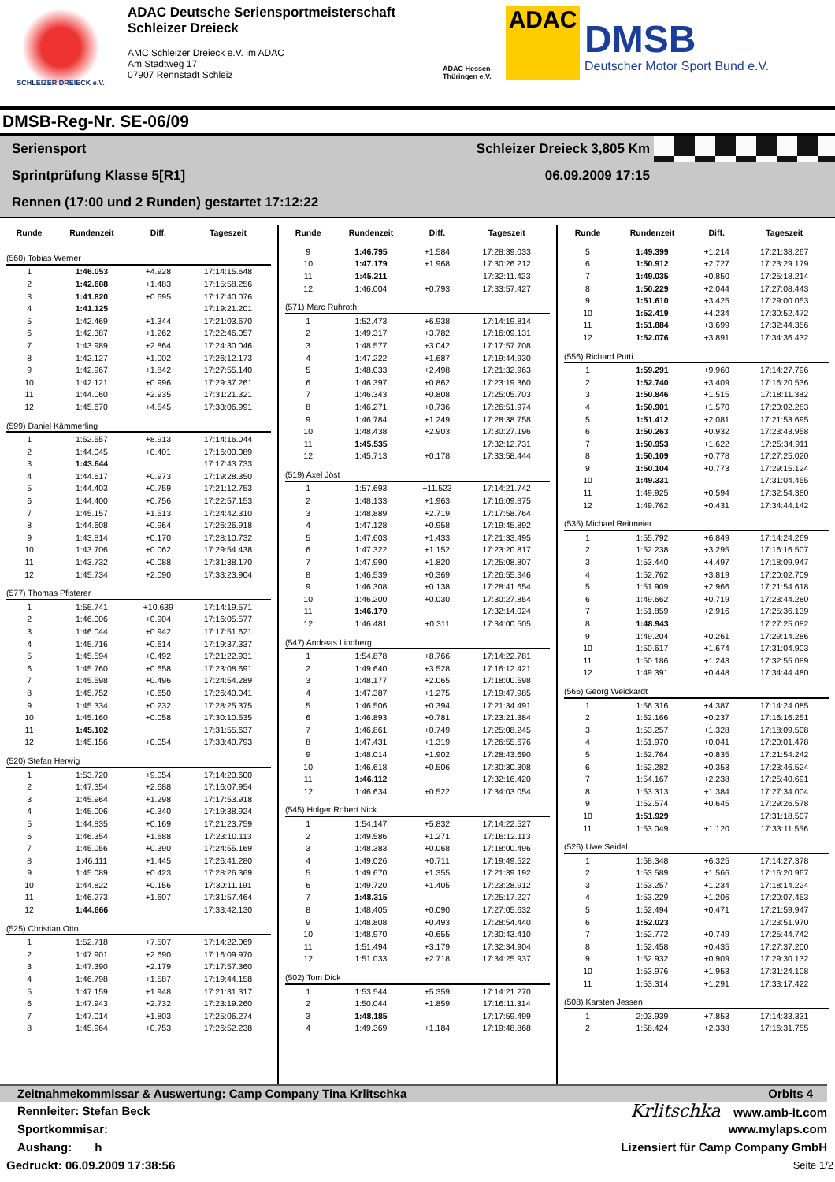SCHLEIZER DREIECK e.V.
ADAC Deutsche Seriensportmeisterschaft
Schleizer Dreieck
AMC Schleizer Dreieck e.V. im ADAC
Am Stadtweg 17
07907 Rennstadt Schleiz
ADAC Hessen-Thüringen e.V.
ADAC
DMSB
Deutscher Motor Sport Bund e.V.
DMSB-Reg-Nr. SE-06/09
Seriensport Schleizer Dreieck 3,805 Km
Sprintprüfung Klasse 5[R1] 06.09.2009 17:15
Rennen (17:00 und 2 Runden) gestartet 17:12:22
| Runde | Rundenzeit | Diff. | Tageszeit |
| --- | --- | --- | --- |
| (560) Tobias Werner | | | |
| 1 | 1:46.053 | +4.928 | 17:14:15.648 |
| 2 | 1:42.608 | +1.483 | 17:15:58.256 |
| 3 | 1:41.820 | +0.695 | 17:17:40.076 |
| 4 | 1:41.125 | | 17:19:21.201 |
| 5 | 1:42.469 | +1.344 | 17:21:03.670 |
| 6 | 1:42.387 | +1.262 | 17:22:46.057 |
| 7 | 1:43.989 | +2.864 | 17:24:30.046 |
| 8 | 1:42.127 | +1.002 | 17:26:12.173 |
| 9 | 1:42.967 | +1.842 | 17:27:55.140 |
| 10 | 1:42.121 | +0.996 | 17:29:37.261 |
| 11 | 1:44.060 | +2.935 | 17:31:21.321 |
| 12 | 1:45.670 | +4.545 | 17:33:06.991 |
| (599) Daniel Kämmerling | | | |
| 1 | 1:52.557 | +8.913 | 17:14:16.044 |
| 2 | 1:44.045 | +0.401 | 17:16:00.089 |
| 3 | 1:43.644 | | 17:17:43.733 |
| 4 | 1:44.617 | +0.973 | 17:19:28.350 |
| 5 | 1:44.403 | +0.759 | 17:21:12.753 |
| 6 | 1:44.400 | +0.756 | 17:22:57.153 |
| 7 | 1:45.157 | +1.513 | 17:24:42.310 |
| 8 | 1:44.608 | +0.964 | 17:26:26.918 |
| 9 | 1:43.814 | +0.170 | 17:28:10.732 |
| 10 | 1:43.706 | +0.062 | 17:29:54.438 |
| 11 | 1:43.732 | +0.088 | 17:31:38.170 |
| 12 | 1:45.734 | +2.090 | 17:33:23.904 |
| (577) Thomas Pfisterer | | | |
| 1 | 1:55.741 | +10.639 | 17:14:19.571 |
| 2 | 1:46.006 | +0.904 | 17:16:05.577 |
| 3 | 1:46.044 | +0.942 | 17:17:51.621 |
| 4 | 1:45.716 | +0.614 | 17:19:37.337 |
| 5 | 1:45.594 | +0.492 | 17:21:22.931 |
| 6 | 1:45.760 | +0.658 | 17:23:08.691 |
| 7 | 1:45.598 | +0.496 | 17:24:54.289 |
| 8 | 1:45.752 | +0.650 | 17:26:40.041 |
| 9 | 1:45.334 | +0.232 | 17:28:25.375 |
| 10 | 1:45.160 | +0.058 | 17:30:10.535 |
| 11 | 1:45.102 | | 17:31:55.637 |
| 12 | 1:45.156 | +0.054 | 17:33:40.793 |
| (520) Stefan Herwig | | | |
| 1 | 1:53.720 | +9.054 | 17:14:20.600 |
| 2 | 1:47.354 | +2.688 | 17:16:07.954 |
| 3 | 1:45.964 | +1.298 | 17:17:53.918 |
| 4 | 1:45.006 | +0.340 | 17:19:38.924 |
| 5 | 1:44.835 | +0.169 | 17:21:23.759 |
| 6 | 1:46.354 | +1.688 | 17:23:10.113 |
| 7 | 1:45.056 | +0.390 | 17:24:55.169 |
| 8 | 1:46.111 | +1.445 | 17:26:41.280 |
| 9 | 1:45.089 | +0.423 | 17:28:26.369 |
| 10 | 1:44.822 | +0.156 | 17:30:11.191 |
| 11 | 1:46.273 | +1.607 | 17:31:57.464 |
| 12 | 1:44.666 | | 17:33:42.130 |
| (525) Christian Otto | | | |
| 1 | 1:52.718 | +7.507 | 17:14:22.069 |
| 2 | 1:47.901 | +2.690 | 17:16:09.970 |
| 3 | 1:47.390 | +2.179 | 17:17:57.360 |
| 4 | 1:46.798 | +1.587 | 17:19:44.158 |
| 5 | 1:47.159 | +1.948 | 17:21:31.317 |
| 6 | 1:47.943 | +2.732 | 17:23:19.260 |
| 7 | 1:47.014 | +1.803 | 17:25:06.274 |
| 8 | 1:45.964 | +0.753 | 17:26:52.238 |
| Runde | Rundenzeit | Diff. | Tageszeit |
| --- | --- | --- | --- |
| 9 | 1:46.795 | +1.584 | 17:28:39.033 |
| 10 | 1:47.179 | +1.968 | 17:30:26.212 |
| 11 | 1:45.211 | | 17:32:11.423 |
| 12 | 1:46.004 | +0.793 | 17:33:57.427 |
| (571) Marc Ruhroth | | | |
| 1 | 1:52.473 | +6.938 | 17:14:19.814 |
| 2 | 1:49.317 | +3.782 | 17:16:09.131 |
| 3 | 1:48.577 | +3.042 | 17:17:57.708 |
| 4 | 1:47.222 | +1.687 | 17:19:44.930 |
| 5 | 1:48.033 | +2.498 | 17:21:32.963 |
| 6 | 1:46.397 | +0.862 | 17:23:19.360 |
| 7 | 1:46.343 | +0.808 | 17:25:05.703 |
| 8 | 1:46.271 | +0.736 | 17:26:51.974 |
| 9 | 1:46.784 | +1.249 | 17:28:38.758 |
| 10 | 1:48.438 | +2.903 | 17:30:27.196 |
| 11 | 1:45.535 | | 17:32:12.731 |
| 12 | 1:45.713 | +0.178 | 17:33:58.444 |
| (519) Axel Jöst | | | |
| 1 | 1:57.693 | +11.523 | 17:14:21.742 |
| 2 | 1:48.133 | +1.963 | 17:16:09.875 |
| 3 | 1:48.889 | +2.719 | 17:17:58.764 |
| 4 | 1:47.128 | +0.958 | 17:19:45.892 |
| 5 | 1:47.603 | +1.433 | 17:21:33.495 |
| 6 | 1:47.322 | +1.152 | 17:23:20.817 |
| 7 | 1:47.990 | +1.820 | 17:25:08.807 |
| 8 | 1:46.539 | +0.369 | 17:26:55.346 |
| 9 | 1:46.308 | +0.138 | 17:28:41.654 |
| 10 | 1:46.200 | +0.030 | 17:30:27.854 |
| 11 | 1:46.170 | | 17:32:14.024 |
| 12 | 1:46.481 | +0.311 | 17:34:00.505 |
| (547) Andreas Lindberg | | | |
| 1 | 1:54.878 | +8.766 | 17:14:22.781 |
| 2 | 1:49.640 | +3.528 | 17:16:12.421 |
| 3 | 1:48.177 | +2.065 | 17:18:00.598 |
| 4 | 1:47.387 | +1.275 | 17:19:47.985 |
| 5 | 1:46.506 | +0.394 | 17:21:34.491 |
| 6 | 1:46.893 | +0.781 | 17:23:21.384 |
| 7 | 1:46.861 | +0.749 | 17:25:08.245 |
| 8 | 1:47.431 | +1.319 | 17:26:55.676 |
| 9 | 1:48.014 | +1.902 | 17:28:43.690 |
| 10 | 1:46.618 | +0.506 | 17:30:30.308 |
| 11 | 1:46.112 | | 17:32:16.420 |
| 12 | 1:46.634 | +0.522 | 17:34:03.054 |
| (545) Holger Robert Nick | | | |
| 1 | 1:54.147 | +5.832 | 17:14:22.527 |
| 2 | 1:49.586 | +1.271 | 17:16:12.113 |
| 3 | 1:48.383 | +0.068 | 17:18:00.496 |
| 4 | 1:49.026 | +0.711 | 17:19:49.522 |
| 5 | 1:49.670 | +1.355 | 17:21:39.192 |
| 6 | 1:49.720 | +1.405 | 17:23:28.912 |
| 7 | 1:48.315 | | 17:25:17.227 |
| 8 | 1:48.405 | +0.090 | 17:27:05.632 |
| 9 | 1:48.808 | +0.493 | 17:28:54.440 |
| 10 | 1:48.970 | +0.655 | 17:30:43.410 |
| 11 | 1:51.494 | +3.179 | 17:32:34.904 |
| 12 | 1:51.033 | +2.718 | 17:34:25.937 |
| (502) Tom Dick | | | |
| 1 | 1:53.544 | +5.359 | 17:14:21.270 |
| 2 | 1:50.044 | +1.859 | 17:16:11.314 |
| 3 | 1:48.185 | | 17:17:59.499 |
| 4 | 1:49.369 | +1.184 | 17:19:48.868 |
| Runde | Rundenzeit | Diff. | Tageszeit |
| --- | --- | --- | --- |
| 5 | 1:49.399 | +1.214 | 17:21:38.267 |
| 6 | 1:50.912 | +2.727 | 17:23:29.179 |
| 7 | 1:49.035 | +0.850 | 17:25:18.214 |
| 8 | 1:50.229 | +2.044 | 17:27:08.443 |
| 9 | 1:51.610 | +3.425 | 17:29:00.053 |
| 10 | 1:52.419 | +4.234 | 17:30:52.472 |
| 11 | 1:51.884 | +3.699 | 17:32:44.356 |
| 12 | 1:52.076 | +3.891 | 17:34:36.432 |
| (556) Richard Putti | | | |
| 1 | 1:59.291 | +9.960 | 17:14:27.796 |
| 2 | 1:52.740 | +3.409 | 17:16:20.536 |
| 3 | 1:50.846 | +1.515 | 17:18:11.382 |
| 4 | 1:50.901 | +1.570 | 17:20:02.283 |
| 5 | 1:51.412 | +2.081 | 17:21:53.695 |
| 6 | 1:50.263 | +0.932 | 17:23:43.958 |
| 7 | 1:50.953 | +1.622 | 17:25:34.911 |
| 8 | 1:50.109 | +0.778 | 17:27:25.020 |
| 9 | 1:50.104 | +0.773 | 17:29:15.124 |
| 10 | 1:49.331 | | 17:31:04.455 |
| 11 | 1:49.925 | +0.594 | 17:32:54.380 |
| 12 | 1:49.762 | +0.431 | 17:34:44.142 |
| (535) Michael Reitmeier | | | |
| 1 | 1:55.792 | +6.849 | 17:14:24.269 |
| 2 | 1:52.238 | +3.295 | 17:16:16.507 |
| 3 | 1:53.440 | +4.497 | 17:18:09.947 |
| 4 | 1:52.762 | +3.819 | 17:20:02.709 |
| 5 | 1:51.909 | +2.966 | 17:21:54.618 |
| 6 | 1:49.662 | +0.719 | 17:23:44.280 |
| 7 | 1:51.859 | +2.916 | 17:25:36.139 |
| 8 | 1:48.943 | | 17:27:25.082 |
| 9 | 1:49.204 | +0.261 | 17:29:14.286 |
| 10 | 1:50.617 | +1.674 | 17:31:04.903 |
| 11 | 1:50.186 | +1.243 | 17:32:55.089 |
| 12 | 1:49.391 | +0.448 | 17:34:44.480 |
| (566) Georg Weickardt | | | |
| 1 | 1:56.316 | +4.387 | 17:14:24.085 |
| 2 | 1:52.166 | +0.237 | 17:16:16.251 |
| 3 | 1:53.257 | +1.328 | 17:18:09.508 |
| 4 | 1:51.970 | +0.041 | 17:20:01.478 |
| 5 | 1:52.764 | +0.835 | 17:21:54.242 |
| 6 | 1:52.282 | +0.353 | 17:23:46.524 |
| 7 | 1:54.167 | +2.238 | 17:25:40.691 |
| 8 | 1:53.313 | +1.384 | 17:27:34.004 |
| 9 | 1:52.574 | +0.645 | 17:29:26.578 |
| 10 | 1:51.929 | | 17:31:18.507 |
| 11 | 1:53.049 | +1.120 | 17:33:11.556 |
| (526) Uwe Seidel | | | |
| 1 | 1:58.348 | +6.325 | 17:14:27.378 |
| 2 | 1:53.589 | +1.566 | 17:16:20.967 |
| 3 | 1:53.257 | +1.234 | 17:18:14.224 |
| 4 | 1:53.229 | +1.206 | 17:20:07.453 |
| 5 | 1:52.494 | +0.471 | 17:21:59.947 |
| 6 | 1:52.023 | | 17:23:51.970 |
| 7 | 1:52.772 | +0.749 | 17:25:44.742 |
| 8 | 1:52.458 | +0.435 | 17:27:37.200 |
| 9 | 1:52.932 | +0.909 | 17:29:30.132 |
| 10 | 1:53.976 | +1.953 | 17:31:24.108 |
| 11 | 1:53.314 | +1.291 | 17:33:17.422 |
| (508) Karsten Jessen | | | |
| 1 | 2:03.939 | +7.853 | 17:14:33.331 |
| 2 | 1:58.424 | +2.338 | 17:16:31.755 |
Zeitnahmekommissar & Auswertung: Camp Company Tina Krlitschka Orbits 4
Rennleiter: Stefan Beck Krlitschka www.amb-it.com
Sportkommisar: www.mylaps.com
Aushang: h Lizensiert für Camp Company GmbH
Gedruckt: 06.09.2009 17:38:56 Seite 1/2